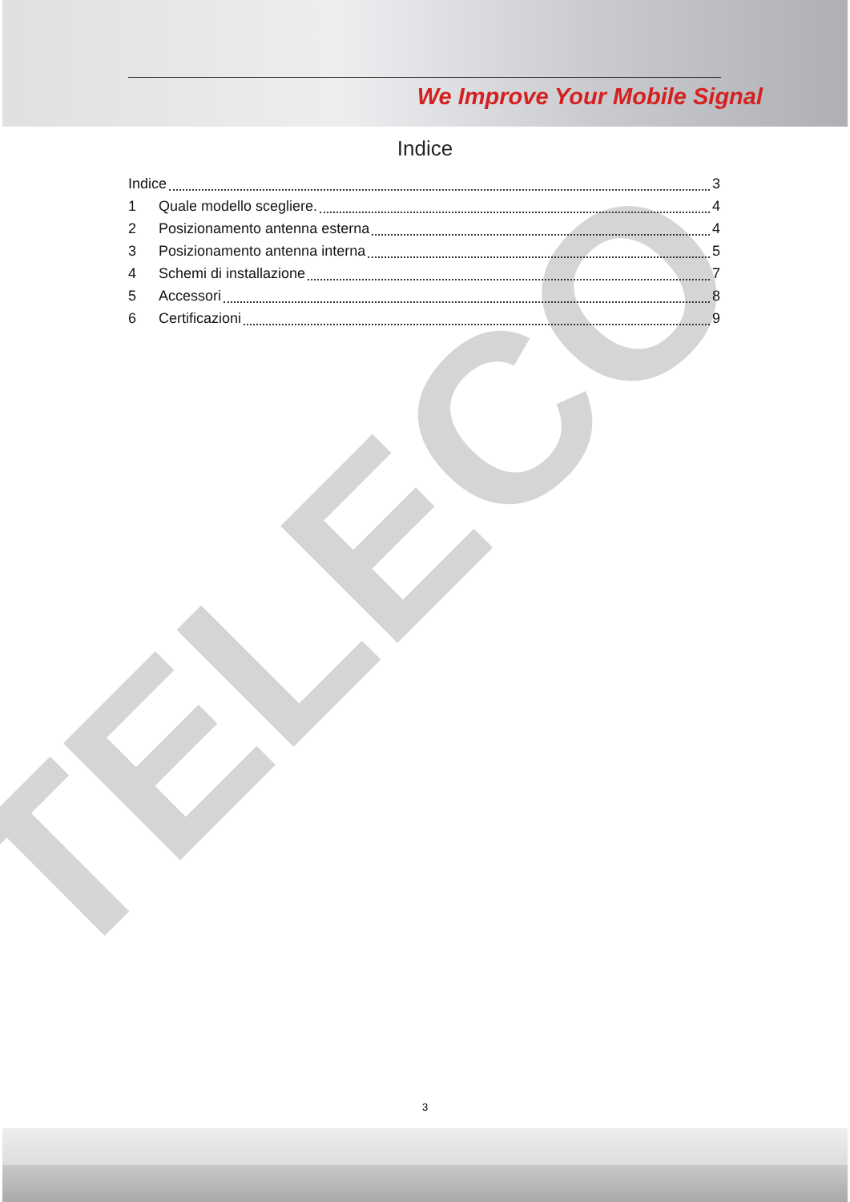We Improve Your Mobile Signal
TELECO
Indice
Indice 3
1 Quale modello scegliere. 4
2 Posizionamento antenna esterna 4
3 Posizionamento antenna interna 5
4 Schemi di installazione 7
5 Accessori 8
6 Certificazioni 9
3